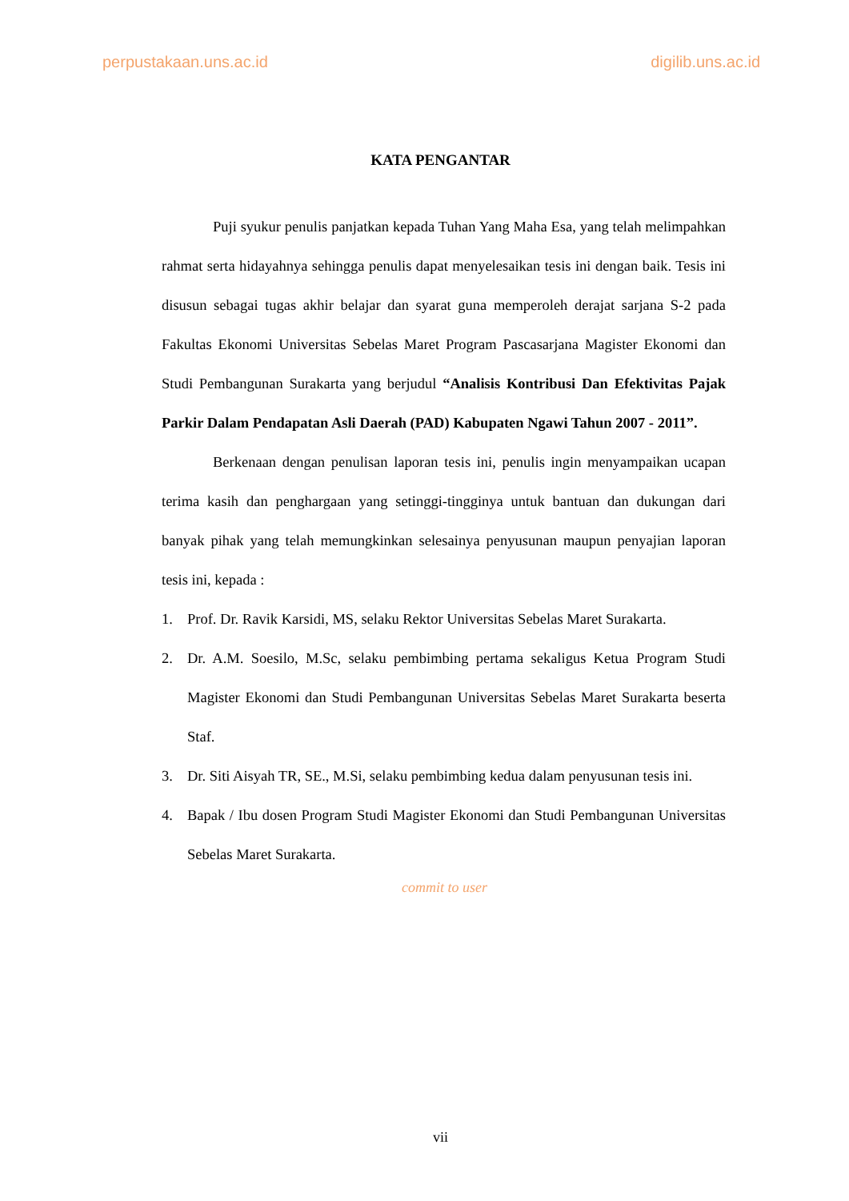perpustakaan.uns.ac.id digilib.uns.ac.id
KATA PENGANTAR
Puji syukur penulis panjatkan kepada Tuhan Yang Maha Esa, yang telah melimpahkan rahmat serta hidayahnya sehingga penulis dapat menyelesaikan tesis ini dengan baik. Tesis ini disusun sebagai tugas akhir belajar dan syarat guna memperoleh derajat sarjana S-2 pada Fakultas Ekonomi Universitas Sebelas Maret Program Pascasarjana Magister Ekonomi dan Studi Pembangunan Surakarta yang berjudul “Analisis Kontribusi Dan Efektivitas Pajak Parkir Dalam Pendapatan Asli Daerah (PAD) Kabupaten Ngawi Tahun 2007 - 2011”.
Berkenaan dengan penulisan laporan tesis ini, penulis ingin menyampaikan ucapan terima kasih dan penghargaan yang setinggi-tingginya untuk bantuan dan dukungan dari banyak pihak yang telah memungkinkan selesainya penyusunan maupun penyajian laporan tesis ini, kepada :
1. Prof. Dr. Ravik Karsidi, MS, selaku Rektor Universitas Sebelas Maret Surakarta.
2. Dr. A.M. Soesilo, M.Sc, selaku pembimbing pertama sekaligus Ketua Program Studi Magister Ekonomi dan Studi Pembangunan Universitas Sebelas Maret Surakarta beserta Staf.
3. Dr. Siti Aisyah TR, SE., M.Si, selaku pembimbing kedua dalam penyusunan tesis ini.
4. Bapak / Ibu dosen Program Studi Magister Ekonomi dan Studi Pembangunan Universitas Sebelas Maret Surakarta.
commit to user
vii